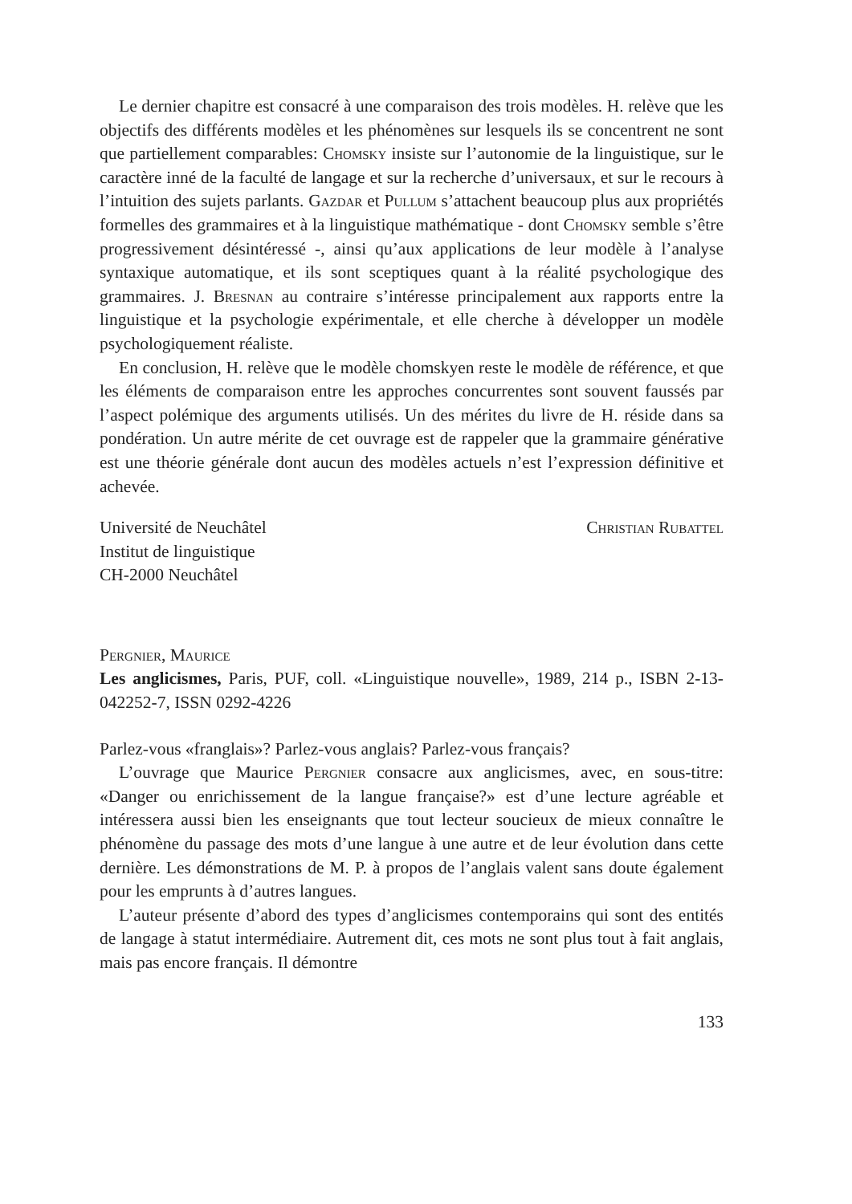Le dernier chapitre est consacré à une comparaison des trois modèles. H. relève que les objectifs des différents modèles et les phénomènes sur lesquels ils se concentrent ne sont que partiellement comparables: Chomsky insiste sur l’autonomie de la linguistique, sur le caractère inné de la faculté de langage et sur la recherche d’universaux, et sur le recours à l’intuition des sujets parlants. Gazdar et Pullum s’attachent beaucoup plus aux propriétés formelles des grammaires et à la linguistique mathématique - dont Chomsky semble s’être progressivement désintéressé -, ainsi qu’aux applications de leur modèle à l’analyse syntaxique automatique, et ils sont sceptiques quant à la réalité psychologique des grammaires. J. Bresnan au contraire s’intéresse principalement aux rapports entre la linguistique et la psychologie expérimentale, et elle cherche à développer un modèle psychologiquement réaliste.
En conclusion, H. relève que le modèle chomskyen reste le modèle de référence, et que les éléments de comparaison entre les approches concurrentes sont souvent faussés par l’aspect polémique des arguments utilisés. Un des mérites du livre de H. réside dans sa pondération. Un autre mérite de cet ouvrage est de rappeler que la grammaire générative est une théorie générale dont aucun des modèles actuels n’est l’expression définitive et achevée.
Université de Neuchâtel
Institut de linguistique
CH-2000 Neuchâtel
Christian Rubattel
Pergnier, Maurice
Les anglicismes, Paris, PUF, coll. «Linguistique nouvelle», 1989, 214 p., ISBN 2-13-042252-7, ISSN 0292-4226
Parlez-vous «franglais»? Parlez-vous anglais? Parlez-vous français?
L’ouvrage que Maurice Pergnier consacre aux anglicismes, avec, en sous-titre: «Danger ou enrichissement de la langue française?» est d’une lecture agréable et intéressera aussi bien les enseignants que tout lecteur soucieux de mieux connaître le phénomène du passage des mots d’une langue à une autre et de leur évolution dans cette dernière. Les démonstrations de M. P. à propos de l’anglais valent sans doute également pour les emprunts à d’autres langues.
L’auteur présente d’abord des types d’anglicismes contemporains qui sont des entités de langage à statut intermédiaire. Autrement dit, ces mots ne sont plus tout à fait anglais, mais pas encore français. Il démontre
133